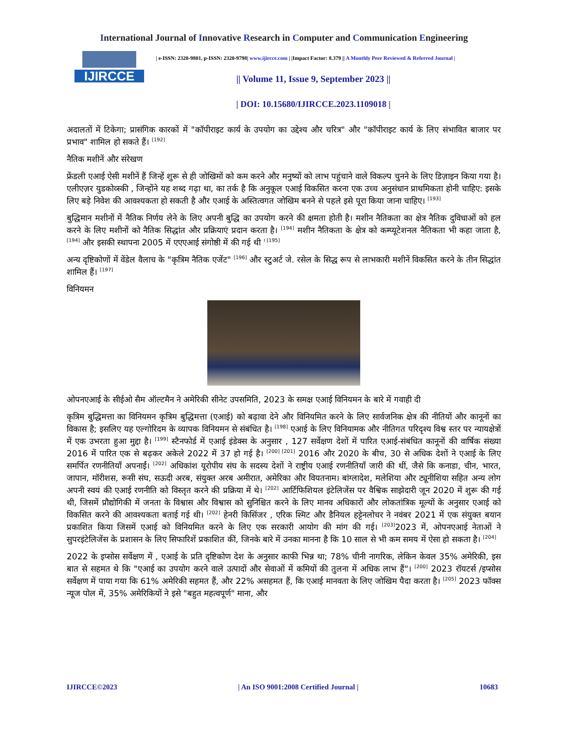International Journal of Innovative Research in Computer and Communication Engineering
IJIRCCE
| e-ISSN: 2320-9801, p-ISSN: 2320-9798| www.ijircce.com | |Impact Factor: 8.379 || A Monthly Peer Reviewed & Referred Journal |
|| Volume 11, Issue 9, September 2023 ||
| DOI: 10.15680/IJIRCCE.2023.1109018 |
अदालतों में टिकेगा; प्रासंगिक कारकों में "कॉपीराइट कार्य के उपयोग का उद्देश्य और चरित्र" और "कॉपीराइट कार्य के लिए संभावित बाजार पर प्रभाव" शामिल हो सकते हैं। <sup>[192]</sup>
नैतिक मशीनें और संरेखण
फ्रेंडली एआई ऐसी मशीनें हैं जिन्हें शुरू से ही जोखिमों को कम करने और मनुष्यों को लाभ पहुंचाने वाले विकल्प चुनने के लिए डिज़ाइन किया गया है। एलीएज़र युडकोव्स्की , जिन्होंने यह शब्द गढ़ा था, का तर्क है कि अनुकूल एआई विकसित करना एक उच्च अनुसंधान प्राथमिकता होनी चाहिए: इसके लिए बड़े निवेश की आवश्यकता हो सकती है और एआई के अस्तित्वगत जोखिम बनने से पहले इसे पूरा किया जाना चाहिए। <sup>[193]</sup>
बुद्धिमान मशीनों में नैतिक निर्णय लेने के लिए अपनी बुद्धि का उपयोग करने की क्षमता होती है। मशीन नैतिकता का क्षेत्र नैतिक दुविधाओं को हल करने के लिए मशीनों को नैतिक सिद्धांत और प्रक्रियाएं प्रदान करता है। <sup>[194]</sup> मशीन नैतिकता के क्षेत्र को कम्प्यूटेशनल नैतिकता भी कहा जाता है, <sup>[194]</sup> और इसकी स्थापना 2005 में एएएआई संगोष्ठी में की गई थी <sup>। [195]</sup>
अन्य दृष्टिकोणों में वेंडेल वैलाच के "कृत्रिम नैतिक एजेंट" <sup>[196]</sup> और स्टुअर्ट जे. रसेल के सिद्ध रूप से लाभकारी मशीनें विकसित करने के तीन सिद्धांत शामिल हैं। <sup>[197]</sup>
विनियमन
ओपनएआई के सीईओ सैम ऑल्टमैन ने अमेरिकी सीनेट उपसमिति, 2023 के समक्ष एआई विनियमन के बारे में गवाही दी
कृत्रिम बुद्धिमत्ता का विनियमन कृत्रिम बुद्धिमत्ता (एआई) को बढ़ावा देने और विनियमित करने के लिए सार्वजनिक क्षेत्र की नीतियों और कानूनों का विकास है; इसलिए यह एल्गोरिदम के व्यापक विनियमन से संबंधित है। <sup>[198]</sup> एआई के लिए विनियामक और नीतिगत परिदृश्य विश्व स्तर पर न्यायक्षेत्रों में एक उभरता हुआ मुद्दा है। <sup>[199]</sup> स्टैनफोर्ड में एआई इंडेक्स के अनुसार , 127 सर्वेक्षण देशों में पारित एआई-संबंधित कानूनों की वार्षिक संख्या 2016 में पारित एक से बढ़कर अकेले 2022 में 37 हो गई है। <sup>[200] [201]</sup> 2016 और 2020 के बीच, 30 से अधिक देशों ने एआई के लिए समर्पित रणनीतियाँ अपनाईं। <sup>[202]</sup> अधिकांश यूरोपीय संघ के सदस्य देशों ने राष्ट्रीय एआई रणनीतियाँ जारी की थीं, जैसे कि कनाडा, चीन, भारत, जापान, मॉरीशस, रूसी संघ, सऊदी अरब, संयुक्त अरब अमीरात, अमेरिका और वियतनाम। बांग्लादेश, मलेशिया और ट्यूनीशिया सहित अन्य लोग अपनी स्वयं की एआई रणनीति को विस्तृत करने की प्रक्रिया में थे। <sup>[202]</sup> आर्टिफिशियल इंटेलिजेंस पर वैश्विक साझेदारी जून 2020 में शुरू की गई थी, जिसमें प्रौद्योगिकी में जनता के विश्वास और विश्वास को सुनिश्चित करने के लिए मानव अधिकारों और लोकतांत्रिक मूल्यों के अनुसार एआई को विकसित करने की आवश्यकता बताई गई थी। <sup>[202]</sup> हेनरी किसिंजर , एरिक श्मिट और डैनियल हट्टेनलोचर ने नवंबर 2021 में एक संयुक्त बयान प्रकाशित किया जिसमें एआई को विनियमित करने के लिए एक सरकारी आयोग की मांग की गई। <sup>[203]</sup>2023 में, ओपनएआई नेताओं ने सुपरइंटेलिजेंस के प्रशासन के लिए सिफारिशें प्रकाशित कीं, जिनके बारे में उनका मानना है कि 10 साल से भी कम समय में ऐसा हो सकता है। <sup>[204]</sup>
2022 के इप्सोस सर्वेक्षण में , एआई के प्रति दृष्टिकोण देश के अनुसार काफी भिन्न था; 78% चीनी नागरिक, लेकिन केवल 35% अमेरिकी, इस बात से सहमत थे कि "एआई का उपयोग करने वाले उत्पादों और सेवाओं में कमियों की तुलना में अधिक लाभ हैं"। <sup>[200]</sup> 2023 रॉयटर्स /इप्सोस सर्वेक्षण में पाया गया कि 61% अमेरिकी सहमत हैं, और 22% असहमत हैं, कि एआई मानवता के लिए जोखिम पैदा करता है। <sup>[205]</sup> 2023 फॉक्स न्यूज पोल में, 35% अमेरिकियों ने इसे "बहुत महत्वपूर्ण" माना, और
IJIRCCE©2023 | An ISO 9001:2008 Certified Journal | 10683